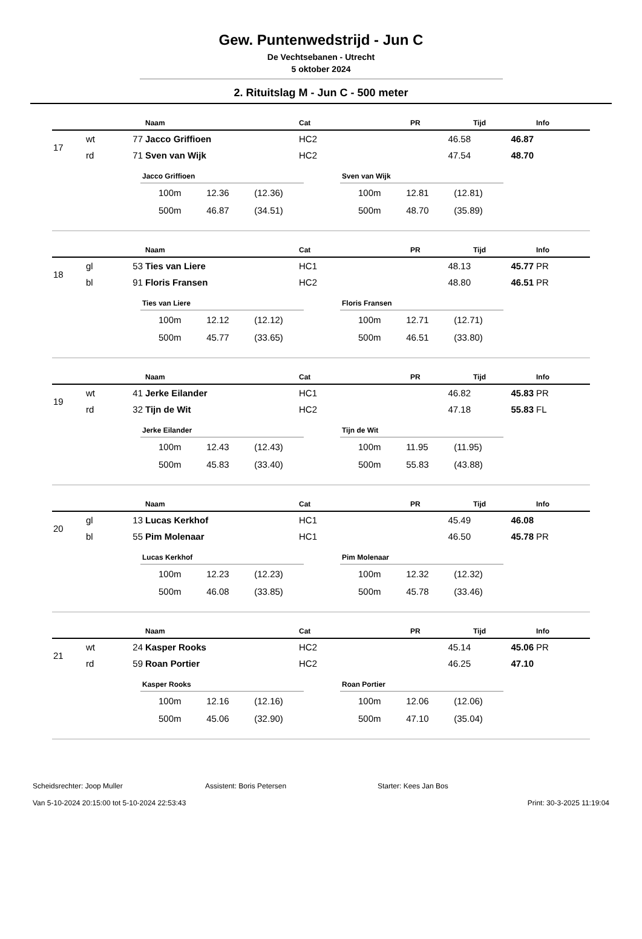Gew. Puntenwedstrijd - Jun C
De Vechtsebanen - Utrecht
5 oktober 2024
2. Rituitslag M - Jun C - 500 meter
| | | | Naam | Cat | PR | Tijd | Info |
| --- | --- | --- | --- | --- | --- | --- | --- |
| 17 | wt | 77 | Jacco Griffioen | HC2 | 46.58 | 46.87 | |
| | rd | 71 | Sven van Wijk | HC2 | 47.54 | 48.70 | |
Jacco Griffioen
| 100m | 12.36 | (12.36) |
| 500m | 46.87 | (34.51) |
Sven van Wijk
| 100m | 12.81 | (12.81) |
| 500m | 48.70 | (35.89) |
| | | | Naam | Cat | PR | Tijd | Info |
| --- | --- | --- | --- | --- | --- | --- | --- |
| 18 | gl | 53 | Ties van Liere | HC1 | 48.13 | 45.77 | PR |
| | bl | 91 | Floris Fransen | HC2 | 48.80 | 46.51 | PR |
Ties van Liere
| 100m | 12.12 | (12.12) |
| 500m | 45.77 | (33.65) |
Floris Fransen
| 100m | 12.71 | (12.71) |
| 500m | 46.51 | (33.80) |
| | | | Naam | Cat | PR | Tijd | Info |
| --- | --- | --- | --- | --- | --- | --- | --- |
| 19 | wt | 41 | Jerke Eilander | HC1 | 46.82 | 45.83 | PR |
| | rd | 32 | Tijn de Wit | HC2 | 47.18 | 55.83 | FL |
Jerke Eilander
| 100m | 12.43 | (12.43) |
| 500m | 45.83 | (33.40) |
Tijn de Wit
| 100m | 11.95 | (11.95) |
| 500m | 55.83 | (43.88) |
| | | | Naam | Cat | PR | Tijd | Info |
| --- | --- | --- | --- | --- | --- | --- | --- |
| 20 | gl | 13 | Lucas Kerkhof | HC1 | 45.49 | 46.08 | |
| | bl | 55 | Pim Molenaar | HC1 | 46.50 | 45.78 | PR |
Lucas Kerkhof
| 100m | 12.23 | (12.23) |
| 500m | 46.08 | (33.85) |
Pim Molenaar
| 100m | 12.32 | (12.32) |
| 500m | 45.78 | (33.46) |
| | | | Naam | Cat | PR | Tijd | Info |
| --- | --- | --- | --- | --- | --- | --- | --- |
| 21 | wt | 24 | Kasper Rooks | HC2 | 45.14 | 45.06 | PR |
| | rd | 59 | Roan Portier | HC2 | 46.25 | 47.10 | |
Kasper Rooks
| 100m | 12.16 | (12.16) |
| 500m | 45.06 | (32.90) |
Roan Portier
| 100m | 12.06 | (12.06) |
| 500m | 47.10 | (35.04) |
Scheidsrechter: Joop Muller Assistent: Boris Petersen Starter: Kees Jan Bos
Van 5-10-2024 20:15:00 tot 5-10-2024 22:53:43 Print: 30-3-2025 11:19:04